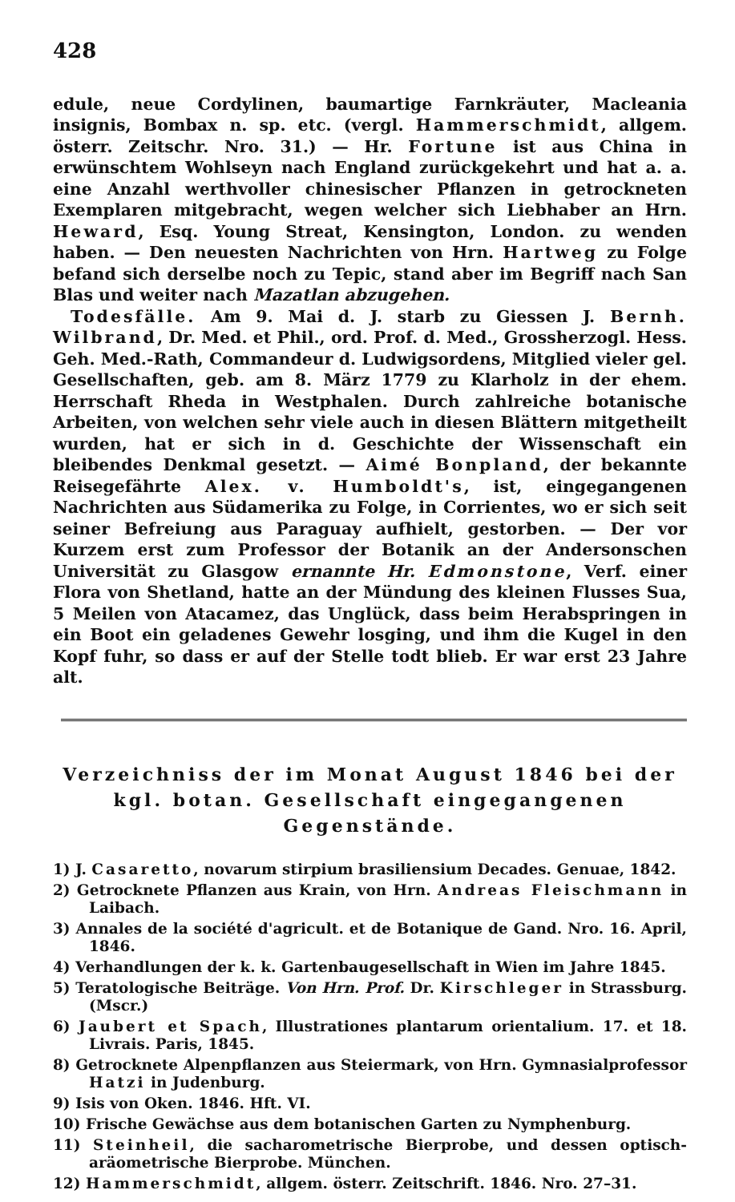428
edule, neue Cordylinen, baumartige Farnkräuter, Macleania insignis, Bombax n. sp. etc. (vergl. Hammerschmidt, allgem. österr. Zeitschr. Nro. 31.) — Hr. Fortune ist aus China in erwünschtem Wohlseyn nach England zurückgekehrt und hat a. a. eine Anzahl werthvoller chinesischer Pflanzen in getrockneten Exemplaren mitgebracht, wegen welcher sich Liebhaber an Hrn. Heward, Esq. Young Streat, Kensington, London. zu wenden haben. — Den neuesten Nachrichten von Hrn. Hartweg zu Folge befand sich derselbe noch zu Tepic, stand aber im Begriff nach San Blas und weiter nach Mazatlan abzugehen.
Todesfälle. Am 9. Mai d. J. starb zu Giessen J. Bernh. Wilbrand, Dr. Med. et Phil., ord. Prof. d. Med., Grossherzogl. Hess. Geh. Med.-Rath, Commandeur d. Ludwigsordens, Mitglied vieler gel. Gesellschaften, geb. am 8. März 1779 zu Klarholz in der ehem. Herrschaft Rheda in Westphalen. Durch zahlreiche botanische Arbeiten, von welchen sehr viele auch in diesen Blättern mitgetheilt wurden, hat er sich in d. Geschichte der Wissenschaft ein bleibendes Denkmal gesetzt. — Aimé Bonpland, der bekannte Reisegefährte Alex. v. Humboldt's, ist, eingegangenen Nachrichten aus Südamerika zu Folge, in Corrientes, wo er sich seit seiner Befreiung aus Paraguay aufhielt, gestorben. — Der vor Kurzem erst zum Professor der Botanik an der Andersonschen Universität zu Glasgow ernannte Hr. Edmonstone, Verf. einer Flora von Shetland, hatte an der Mündung des kleinen Flusses Sua, 5 Meilen von Atacamez, das Unglück, dass beim Herabspringen in ein Boot ein geladenes Gewehr losging, und ihm die Kugel in den Kopf fuhr, so dass er auf der Stelle todt blieb. Er war erst 23 Jahre alt.
Verzeichniss der im Monat August 1846 bei der kgl. botan. Gesellschaft eingegangenen Gegenstände.
1) J. Casaretto, novarum stirpium brasiliensium Decades. Genuae, 1842.
2) Getrocknete Pflanzen aus Krain, von Hrn. Andreas Fleischmann in Laibach.
3) Annales de la société d'agricult. et de Botanique de Gand. Nro. 16. April, 1846.
4) Verhandlungen der k. k. Gartenbaugesellschaft in Wien im Jahre 1845.
5) Teratologische Beiträge. Von Hrn. Prof. Dr. Kirschleger in Strassburg. (Mscr.)
6) Jaubert et Spach, Illustrationes plantarum orientalium. 17. et 18. Livrais. Paris, 1845.
8) Getrocknete Alpenpflanzen aus Steiermark, von Hrn. Gymnasialprofessor Hatzi in Judenburg.
9) Isis von Oken. 1846. Hft. VI.
10) Frische Gewächse aus dem botanischen Garten zu Nymphenburg.
11) Steinheil, die sacharometrische Bierprobe, und dessen optisch-aräometrische Bierprobe. München.
12) Hammerschmidt, allgem. österr. Zeitschrift. 1846. Nro. 27–31.